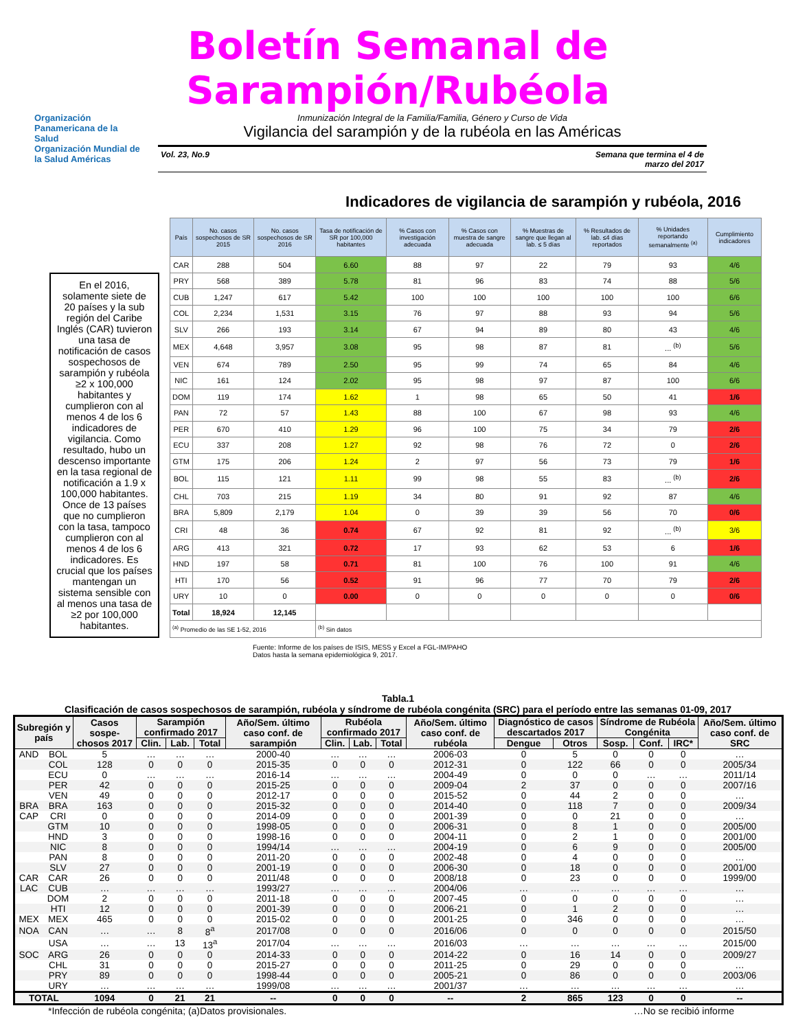Boletín Semanal de Sarampión/Rubéola
Organización Panamericana de la Salud
Organización Mundial de la Salud Américas
Inmunización Integral de la Familia/Familia, Género y Curso de Vida
Vigilancia del sarampión y de la rubéola en las Américas
Vol. 23, No.9 Semana que termina el 4 de
marzo del 2017
Indicadores de vigilancia de sarampión y rubéola, 2016
En el 2016, solamente siete de 20 países y la sub región del Caribe Inglés (CAR) tuvieron una tasa de notificación de casos sospechosos de sarampión y rubéola ≥2 x 100,000 habitantes y cumplieron con al menos 4 de los 6 indicadores de vigilancia. Como resultado, hubo un descenso importante en la tasa regional de notificación a 1.9 x 100,000 habitantes. Once de 13 países que no cumplieron con la tasa, tampoco cumplieron con al menos 4 de los 6 indicadores. Es crucial que los países mantengan un sistema sensible con al menos una tasa de ≥2 por 100,000 habitantes.
| País | No. casos sospechosos de SR 2015 | No. casos sospechosos de SR 2016 | Tasa de notificación de SR por 100,000 habitantes | % Casos con investigación adecuada | % Casos con muestra de sangre adecuada | % Muestras de sangre que llegan al lab. ≤ 5 días | % Resultados de lab. ≤4 días reportados | % Unidades reportando semanalmente <sup>(a)</sup> | Cumplimiento indicadores |
| --- | --- | --- | --- | --- | --- | --- | --- | --- | --- |
| CAR | 288 | 504 | 6.60 | 88 | 97 | 22 | 79 | 93 | 4/6 |
| PRY | 568 | 389 | 5.78 | 81 | 96 | 83 | 74 | 88 | 5/6 |
| CUB | 1,247 | 617 | 5.42 | 100 | 100 | 100 | 100 | 100 | 6/6 |
| COL | 2,234 | 1,531 | 3.15 | 76 | 97 | 88 | 93 | 94 | 5/6 |
| SLV | 266 | 193 | 3.14 | 67 | 94 | 89 | 80 | 43 | 4/6 |
| MEX | 4,648 | 3,957 | 3.08 | 95 | 98 | 87 | 81 | ... <sup>(b)</sup> | 5/6 |
| VEN | 674 | 789 | 2.50 | 95 | 99 | 74 | 65 | 84 | 4/6 |
| NIC | 161 | 124 | 2.02 | 95 | 98 | 97 | 87 | 100 | 6/6 |
| DOM | 119 | 174 | 1.62 | 1 | 98 | 65 | 50 | 41 | 1/6 |
| PAN | 72 | 57 | 1.43 | 88 | 100 | 67 | 98 | 93 | 4/6 |
| PER | 670 | 410 | 1.29 | 96 | 100 | 75 | 34 | 79 | 2/6 |
| ECU | 337 | 208 | 1.27 | 92 | 98 | 76 | 72 | 0 | 2/6 |
| GTM | 175 | 206 | 1.24 | 2 | 97 | 56 | 73 | 79 | 1/6 |
| BOL | 115 | 121 | 1.11 | 99 | 98 | 55 | 83 | ... <sup>(b)</sup> | 2/6 |
| CHL | 703 | 215 | 1.19 | 34 | 80 | 91 | 92 | 87 | 4/6 |
| BRA | 5,809 | 2,179 | 1.04 | 0 | 39 | 39 | 56 | 70 | 0/6 |
| CRI | 48 | 36 | 0.74 | 67 | 92 | 81 | 92 | ... <sup>(b)</sup> | 3/6 |
| ARG | 413 | 321 | 0.72 | 17 | 93 | 62 | 53 | 6 | 1/6 |
| HND | 197 | 58 | 0.71 | 81 | 100 | 76 | 100 | 91 | 4/6 |
| HTI | 170 | 56 | 0.52 | 91 | 96 | 77 | 70 | 79 | 2/6 |
| URY | 10 | 0 | 0.00 | 0 | 0 | 0 | 0 | 0 | 0/6 |
| Total | 18,924 | 12,145 | | | | | | | |
| <sup>(a)</sup> Promedio de las SE 1-52, 2016 | | | <sup>(b)</sup> Sin datos | | | | | | |
Fuente: Informe de los países de ISIS, MESS y Excel a FGL-IM/PAHO
Datos hasta la semana epidemiológica 9, 2017.
Tabla.1
Clasificación de casos sospechosos de sarampión, rubéola y síndrome de rubéola congénita (SRC) para el período entre las semanas 01-09, 2017
| Subregión y país | | Casos sospe-chosos 2017 | Sarampión confirmado 2017 | | | Año/Sem. último caso conf. de sarampión | Rubéola confirmado 2017 | | | Año/Sem. último caso conf. de rubéola | Diagnóstico de casos descartados 2017 | | Síndrome de Rubéola Congénita | | | Año/Sem. último caso conf. de SRC |
| --- | --- | --- | --- | --- | --- | --- | --- | --- | --- | --- | --- | --- | --- | --- | --- | --- |
| | | | Clin. | Lab. | Total | | Clin. | Lab. | Total | | Dengue | Otros | Sosp. | Conf. | IRC* | |
| AND | BOL | 5 | … | … | … | 2000-40 | … | … | … | 2006-03 | 0 | 5 | 0 | 0 | 0 | … |
| | COL | 128 | 0 | 0 | 0 | 2015-35 | 0 | 0 | 0 | 2012-31 | 0 | 122 | 66 | 0 | 0 | 2005/34 |
| | ECU | 0 | … | … | … | 2016-14 | … | … | … | 2004-49 | 0 | 0 | 0 | … | … | 2011/14 |
| | PER | 42 | 0 | 0 | 0 | 2015-25 | 0 | 0 | 0 | 2009-04 | 2 | 37 | 0 | 0 | 0 | 2007/16 |
| | VEN | 49 | 0 | 0 | 0 | 2012-17 | 0 | 0 | 0 | 2015-52 | 0 | 44 | 2 | 0 | 0 | … |
| BRA | BRA | 163 | 0 | 0 | 0 | 2015-32 | 0 | 0 | 0 | 2014-40 | 0 | 118 | 7 | 0 | 0 | 2009/34 |
| CAP | CRI | 0 | 0 | 0 | 0 | 2014-09 | 0 | 0 | 0 | 2001-39 | 0 | 0 | 21 | 0 | 0 | … |
| | GTM | 10 | 0 | 0 | 0 | 1998-05 | 0 | 0 | 0 | 2006-31 | 0 | 8 | 1 | 0 | 0 | 2005/00 |
| | HND | 3 | 0 | 0 | 0 | 1998-16 | 0 | 0 | 0 | 2004-11 | 0 | 2 | 1 | 0 | 0 | 2001/00 |
| | NIC | 8 | 0 | 0 | 0 | 1994/14 | … | … | … | 2004-19 | 0 | 6 | 9 | 0 | 0 | 2005/00 |
| | PAN | 8 | 0 | 0 | 0 | 2011-20 | 0 | 0 | 0 | 2002-48 | 0 | 4 | 0 | 0 | 0 | … |
| | SLV | 27 | 0 | 0 | 0 | 2001-19 | 0 | 0 | 0 | 2006-30 | 0 | 18 | 0 | 0 | 0 | 2001/00 |
| CAR | CAR | 26 | 0 | 0 | 0 | 2011/48 | 0 | 0 | 0 | 2008/18 | 0 | 23 | 0 | 0 | 0 | 1999/00 |
| LAC | CUB | … | … | … | … | 1993/27 | … | … | … | 2004/06 | … | … | … | … | … | … |
| | DOM | 2 | 0 | 0 | 0 | 2011-18 | 0 | 0 | 0 | 2007-45 | 0 | 0 | 0 | 0 | 0 | … |
| | HTI | 12 | 0 | 0 | 0 | 2001-39 | 0 | 0 | 0 | 2006-21 | 0 | 1 | 2 | 0 | 0 | … |
| MEX | MEX | 465 | 0 | 0 | 0 | 2015-02 | 0 | 0 | 0 | 2001-25 | 0 | 346 | 0 | 0 | 0 | … |
| NOA | CAN | … | … | 8 | 8<sup>a</sup> | 2017/08 | 0 | 0 | 0 | 2016/06 | 0 | 0 | 0 | 0 | 0 | 2015/50 |
| | USA | … | … | 13 | 13<sup>a</sup> | 2017/04 | … | … | … | 2016/03 | … | … | … | … | … | 2015/00 |
| SOC | ARG | 26 | 0 | 0 | 0 | 2014-33 | 0 | 0 | 0 | 2014-22 | 0 | 16 | 14 | 0 | 0 | 2009/27 |
| | CHL | 31 | 0 | 0 | 0 | 2015-27 | 0 | 0 | 0 | 2011-25 | 0 | 29 | 0 | 0 | 0 | … |
| | PRY | 89 | 0 | 0 | 0 | 1998-44 | 0 | 0 | 0 | 2005-21 | 0 | 86 | 0 | 0 | 0 | 2003/06 |
| | URY | … | … | … | … | 1999/08 | … | … | … | 2001/37 | … | … | … | … | … | … |
| TOTAL | | 1094 | 0 | 21 | 21 | -- | 0 | 0 | 0 | -- | 2 | 865 | 123 | 0 | 0 | -- |
*Infección de rubéola congénita; (a)Datos provisionales. …No se recibió informe